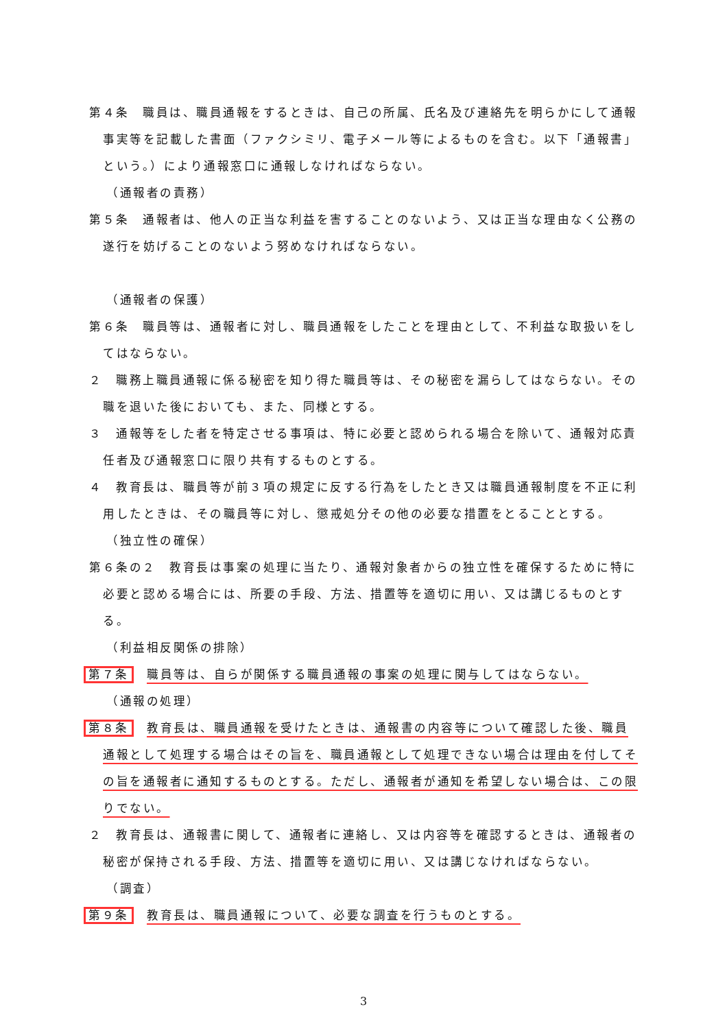第４条　職員は、職員通報をするときは、自己の所属、氏名及び連絡先を明らかにして通報事実等を記載した書面（ファクシミリ、電子メール等によるものを含む。以下「通報書」という。）により通報窓口に通報しなければならない。
（通報者の責務）
第５条　通報者は、他人の正当な利益を害することのないよう、又は正当な理由なく公務の遂行を妨げることのないよう努めなければならない。
（通報者の保護）
第６条　職員等は、通報者に対し、職員通報をしたことを理由として、不利益な取扱いをしてはならない。
２　職務上職員通報に係る秘密を知り得た職員等は、その秘密を漏らしてはならない。その職を退いた後においても、また、同様とする。
３　通報等をした者を特定させる事項は、特に必要と認められる場合を除いて、通報対応責任者及び通報窓口に限り共有するものとする。
４　教育長は、職員等が前３項の規定に反する行為をしたとき又は職員通報制度を不正に利用したときは、その職員等に対し、懲戒処分その他の必要な措置をとることとする。
（独立性の確保）
第６条の２　教育長は事案の処理に当たり、通報対象者からの独立性を確保するために特に必要と認める場合には、所要の手段、方法、措置等を適切に用い、又は講じるものとする。
（利益相反関係の排除）
第７条　職員等は、自らが関係する職員通報の事案の処理に関与してはならない。
（通報の処理）
第８条　教育長は、職員通報を受けたときは、通報書の内容等について確認した後、職員通報として処理する場合はその旨を、職員通報として処理できない場合は理由を付してその旨を通報者に通知するものとする。ただし、通報者が通知を希望しない場合は、この限りでない。
２　教育長は、通報書に関して、通報者に連絡し、又は内容等を確認するときは、通報者の秘密が保持される手段、方法、措置等を適切に用い、又は講じなければならない。
（調査）
第９条　教育長は、職員通報について、必要な調査を行うものとする。
3